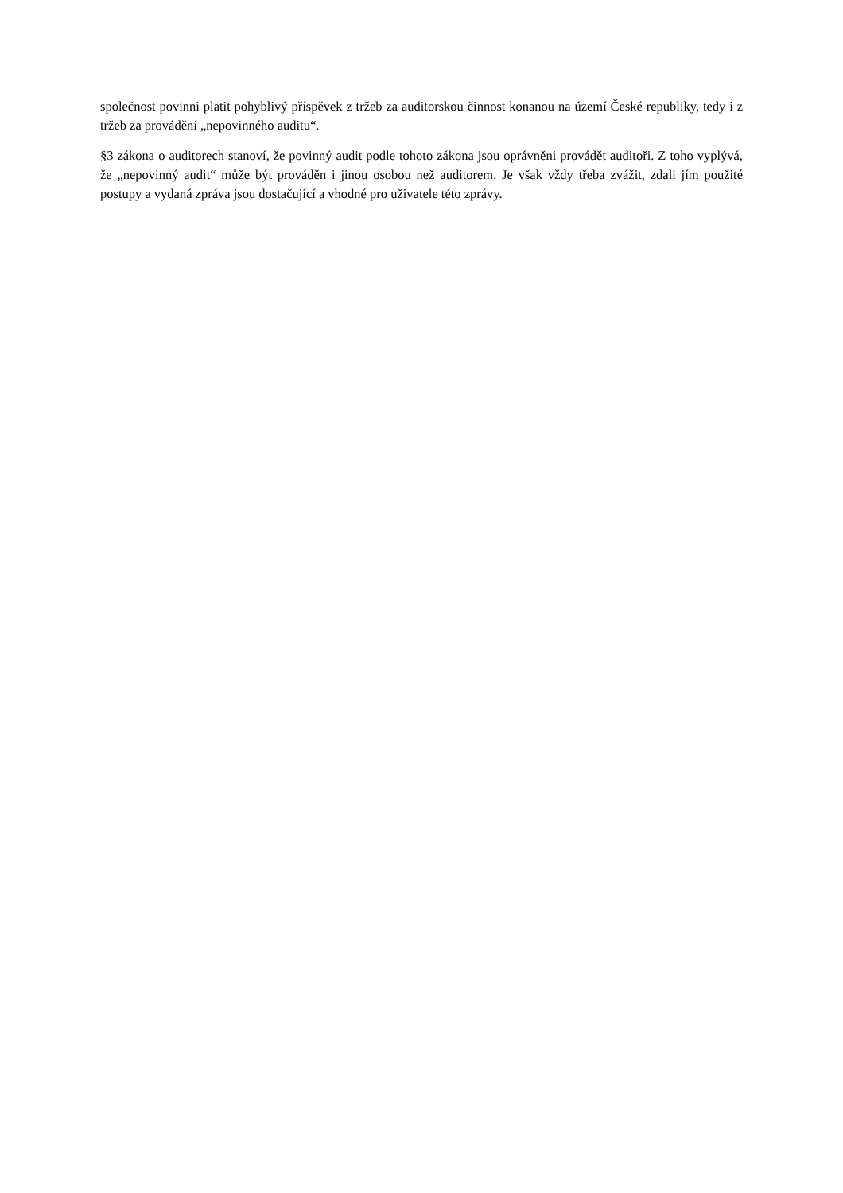společnost povinni platit pohyblivý příspěvek z tržeb za auditorskou činnost konanou na území České republiky, tedy i z tržeb za provádění „nepovinného auditu“.
§3 zákona o auditorech stanoví, že povinný audit podle tohoto zákona jsou oprávněni provádět auditoři. Z toho vyplývá, že „nepovinný audit“ může být prováděn i jinou osobou než auditorem. Je však vždy třeba zvážit, zdali jím použité postupy a vydaná zpráva jsou dostačující a vhodné pro uživatele této zprávy.